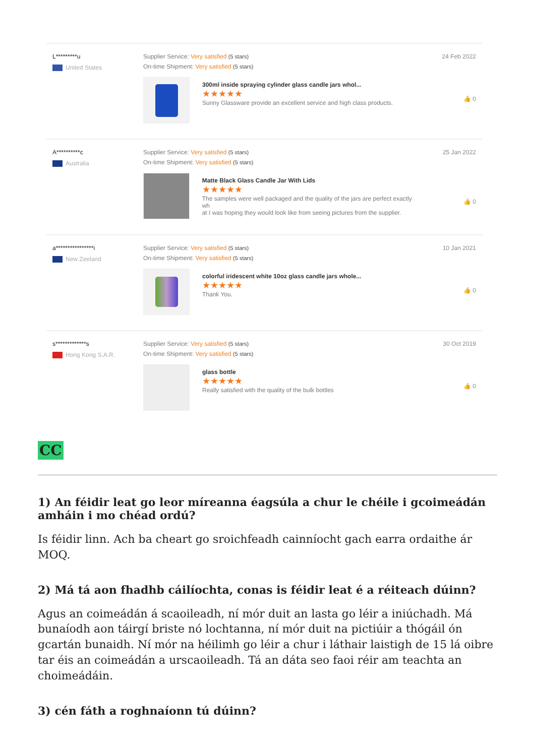L*********u
United States
Supplier Service: Very satisfied (5 stars)
On-time Shipment: Very satisfied (5 stars)
300ml inside spraying cylinder glass candle jars whol...
★★★★★
Sunny Glassware provide an excellent service and high class products.
24 Feb 2022
👍 0
A**********c
Australia
Supplier Service: Very satisfied (5 stars)
On-time Shipment: Very satisfied (5 stars)
Matte Black Glass Candle Jar With Lids
★★★★★
The samples were well packaged and the quality of the jars are perfect exactly wh
at I was hoping they would look like from seeing pictures from the supplier.
25 Jan 2022
👍 0
a****************i
New Zeeland
Supplier Service: Very satisfied (5 stars)
On-time Shipment: Very satisfied (5 stars)
colorful iridescent white 10oz glass candle jars whole...
★★★★★
Thank You.
10 Jan 2021
👍 0
s*************s
Hong Kong S.A.R.
Supplier Service: Very satisfied (5 stars)
On-time Shipment: Very satisfied (5 stars)
glass bottle
★★★★★
Really satisfied with the quality of the bulk bottles
30 Oct 2019
👍 0
CC
1) An féidir leat go leor míreanna éagsúla a chur le chéile i gcoimeádán amháin i mo chéad ordú?
Is féidir linn. Ach ba cheart go sroichfeadh cainníocht gach earra ordaithe ár MOQ.
2) Má tá aon fhadhb cáilíochta, conas is féidir leat é a réiteach dúinn?
Agus an coimeádán á scaoileadh, ní mór duit an lasta go léir a iniúchadh. Má bunaíodh aon táirgí briste nó lochtanna, ní mór duit na pictiúir a thógáil ón gcartán bunaidh. Ní mór na héilimh go léir a chur i láthair laistigh de 15 lá oibre tar éis an coimeádán a urscaoileadh. Tá an dáta seo faoi réir am teachta an choimeádáin.
3) cén fáth a roghnaíonn tú dúinn?